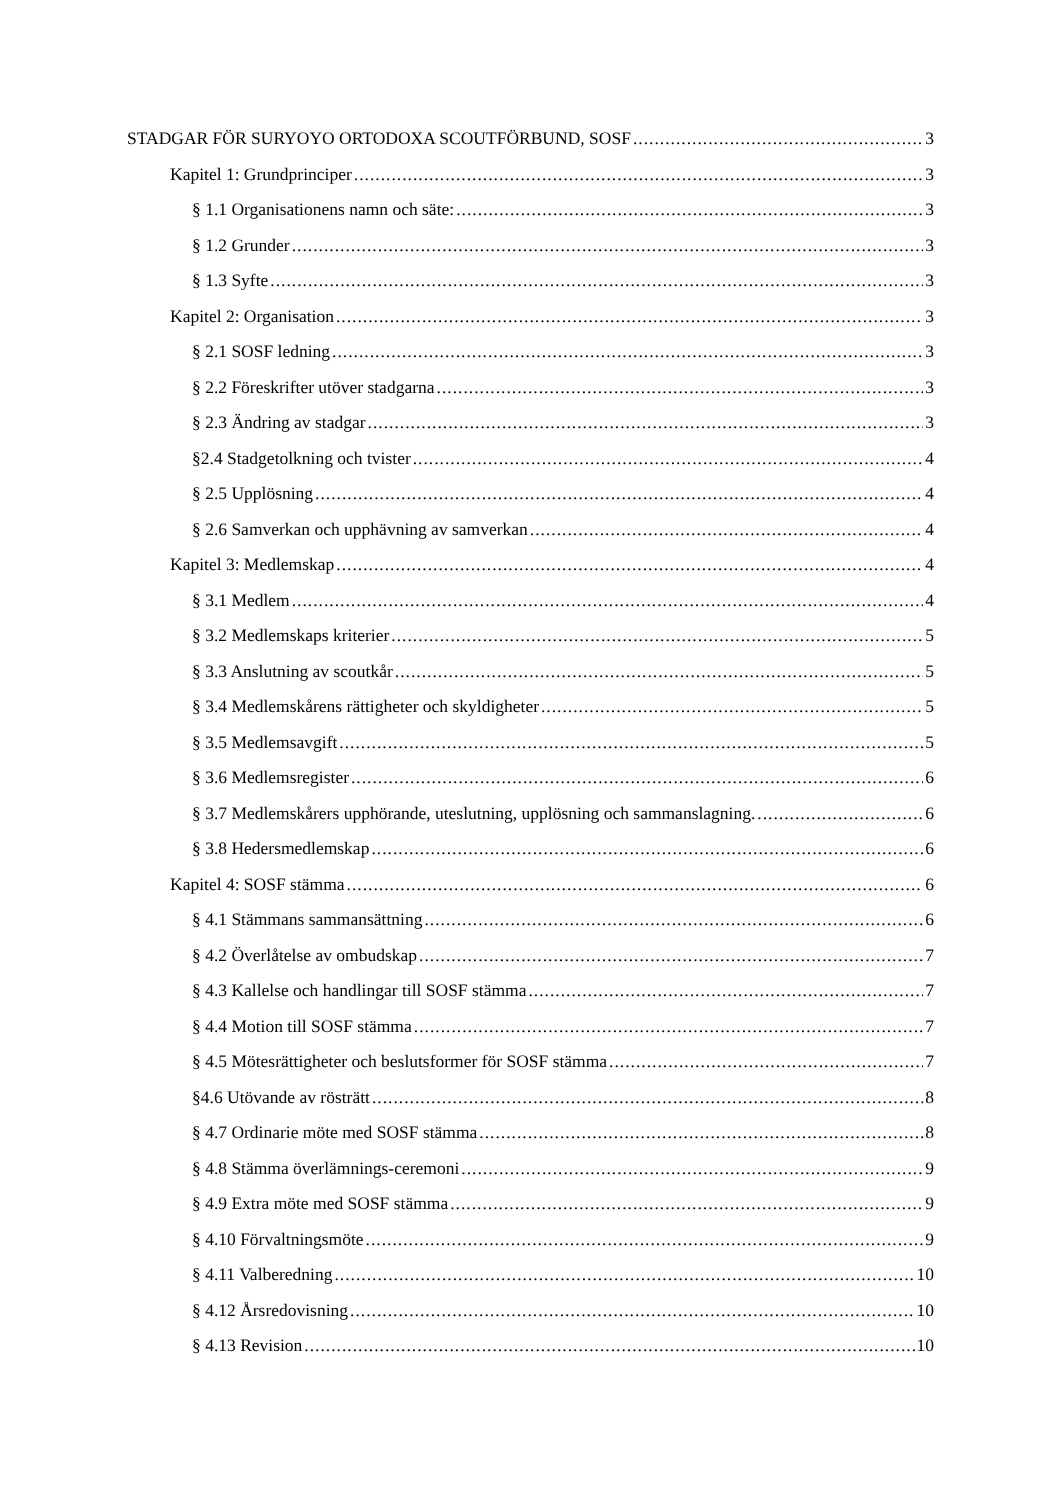STADGAR FÖR SURYOYO ORTODOXA SCOUTFÖRBUND, SOSF 3
Kapitel 1: Grundprinciper 3
§ 1.1 Organisationens namn och säte: 3
§ 1.2 Grunder 3
§ 1.3 Syfte 3
Kapitel 2: Organisation 3
§ 2.1 SOSF ledning 3
§ 2.2 Föreskrifter utöver stadgarna 3
§ 2.3 Ändring av stadgar 3
§2.4 Stadgetolkning och tvister 4
§ 2.5 Upplösning 4
§ 2.6 Samverkan och upphävning av samverkan 4
Kapitel 3: Medlemskap 4
§ 3.1 Medlem 4
§ 3.2 Medlemskaps kriterier 5
§ 3.3 Anslutning av scoutkår 5
§ 3.4 Medlemskårens rättigheter och skyldigheter 5
§ 3.5 Medlemsavgift 5
§ 3.6 Medlemsregister 6
§ 3.7 Medlemskårers upphörande, uteslutning, upplösning och sammanslagning. 6
§ 3.8 Hedersmedlemskap 6
Kapitel 4: SOSF stämma 6
§ 4.1 Stämmans sammansättning 6
§ 4.2 Överlåtelse av ombudskap 7
§ 4.3 Kallelse och handlingar till SOSF stämma 7
§ 4.4 Motion till SOSF stämma 7
§ 4.5 Mötesrättigheter och beslutsformer för SOSF stämma 7
§4.6 Utövande av rösträtt 8
§ 4.7 Ordinarie möte med SOSF stämma 8
§ 4.8 Stämma överlämnings-ceremoni 9
§ 4.9 Extra möte med SOSF stämma 9
§ 4.10 Förvaltningsmöte 9
§ 4.11 Valberedning 10
§ 4.12 Årsredovisning 10
§ 4.13 Revision 10